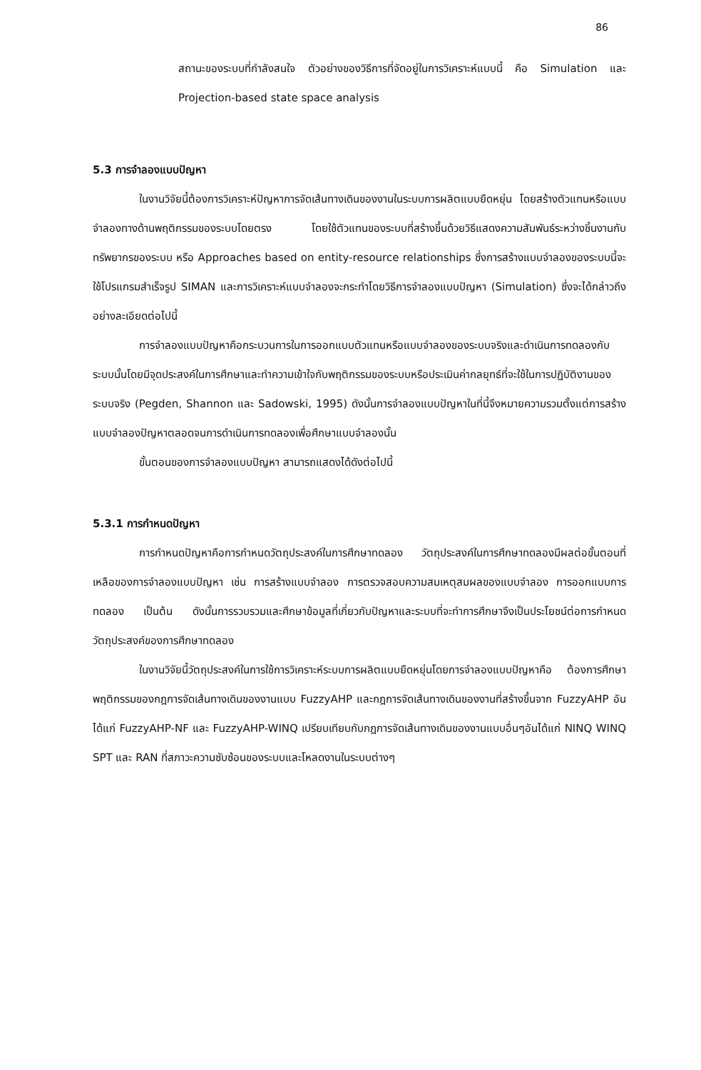86
สถานะของระบบที่กำลังสนใจ ตัวอย่างของวิธีการที่จัดอยู่ในการวิเคราะห์แบบนี้ คือ Simulation และ Projection-based state space analysis
5.3 การจำลองแบบปัญหา
ในงานวิจัยนี้ต้องการวิเคราะห์ปัญหาการจัดเส้นทางเดินของงานในระบบการผลิตแบบยืดหยุ่น โดยสร้างตัวแทนหรือแบบจำลองทางด้านพฤติกรรมของระบบโดยตรง โดยใช้ตัวแทนของระบบที่สร้างขึ้นด้วยวิธีแสดงความสัมพันธ์ระหว่างชิ้นงานกับทรัพยากรของระบบ หรือ Approaches based on entity-resource relationships ซึ่งการสร้างแบบจำลองของระบบนี้จะใช้โปรแกรมสำเร็จรูป SIMAN และการวิเคราะห์แบบจำลองจะกระทำโดยวิธีการจำลองแบบปัญหา (Simulation) ซึ่งจะได้กล่าวถึงอย่างละเอียดต่อไปนี้
การจำลองแบบปัญหาคือกระบวนการในการออกแบบตัวแทนหรือแบบจำลองของระบบจริงและดำเนินการทดลองกับระบบนั้นโดยมีจุดประสงค์ในการศึกษาและทำความเข้าใจกับพฤติกรรมของระบบหรือประเมินค่ากลยุทธ์ที่จะใช้ในการปฏิบัติงานของระบบจริง (Pegden, Shannon และ Sadowski, 1995) ดังนั้นการจำลองแบบปัญหาในที่นี้จึงหมายความรวมตั้งแต่การสร้างแบบจำลองปัญหาตลอดจนการดำเนินการทดลองเพื่อศึกษาแบบจำลองนั้น
ขั้นตอนของการจำลองแบบปัญหา สามารถแสดงได้ดังต่อไปนี้
5.3.1 การกำหนดปัญหา
การกำหนดปัญหาคือการกำหนดวัตถุประสงค์ในการศึกษาทดลอง วัตถุประสงค์ในการศึกษาทดลองมีผลต่อขั้นตอนที่เหลือของการจำลองแบบปัญหา เช่น การสร้างแบบจำลอง การตรวจสอบความสมเหตุสมผลของแบบจำลอง การออกแบบการทดลอง เป็นต้น ดังนั้นการรวบรวมและศึกษาข้อมูลที่เกี่ยวกับปัญหาและระบบที่จะทำการศึกษาจึงเป็นประโยชน์ต่อการกำหนดวัตถุประสงค์ของการศึกษาทดลอง
ในงานวิจัยนี้วัตถุประสงค์ในการใช้การวิเคราะห์ระบบการผลิตแบบยืดหยุ่นโดยการจำลองแบบปัญหาคือ ต้องการศึกษาพฤติกรรมของกฎการจัดเส้นทางเดินของงานแบบ FuzzyAHP และกฎการจัดเส้นทางเดินของงานที่สร้างขึ้นจาก FuzzyAHP อันได้แก่ FuzzyAHP-NF และ FuzzyAHP-WINQ เปรียบเทียบกับกฎการจัดเส้นทางเดินของงานแบบอื่นๆอันได้แก่ NINQ WINQ SPT และ RAN ที่สภาวะความซับซ้อนของระบบและโหลดงานในระบบต่างๆ